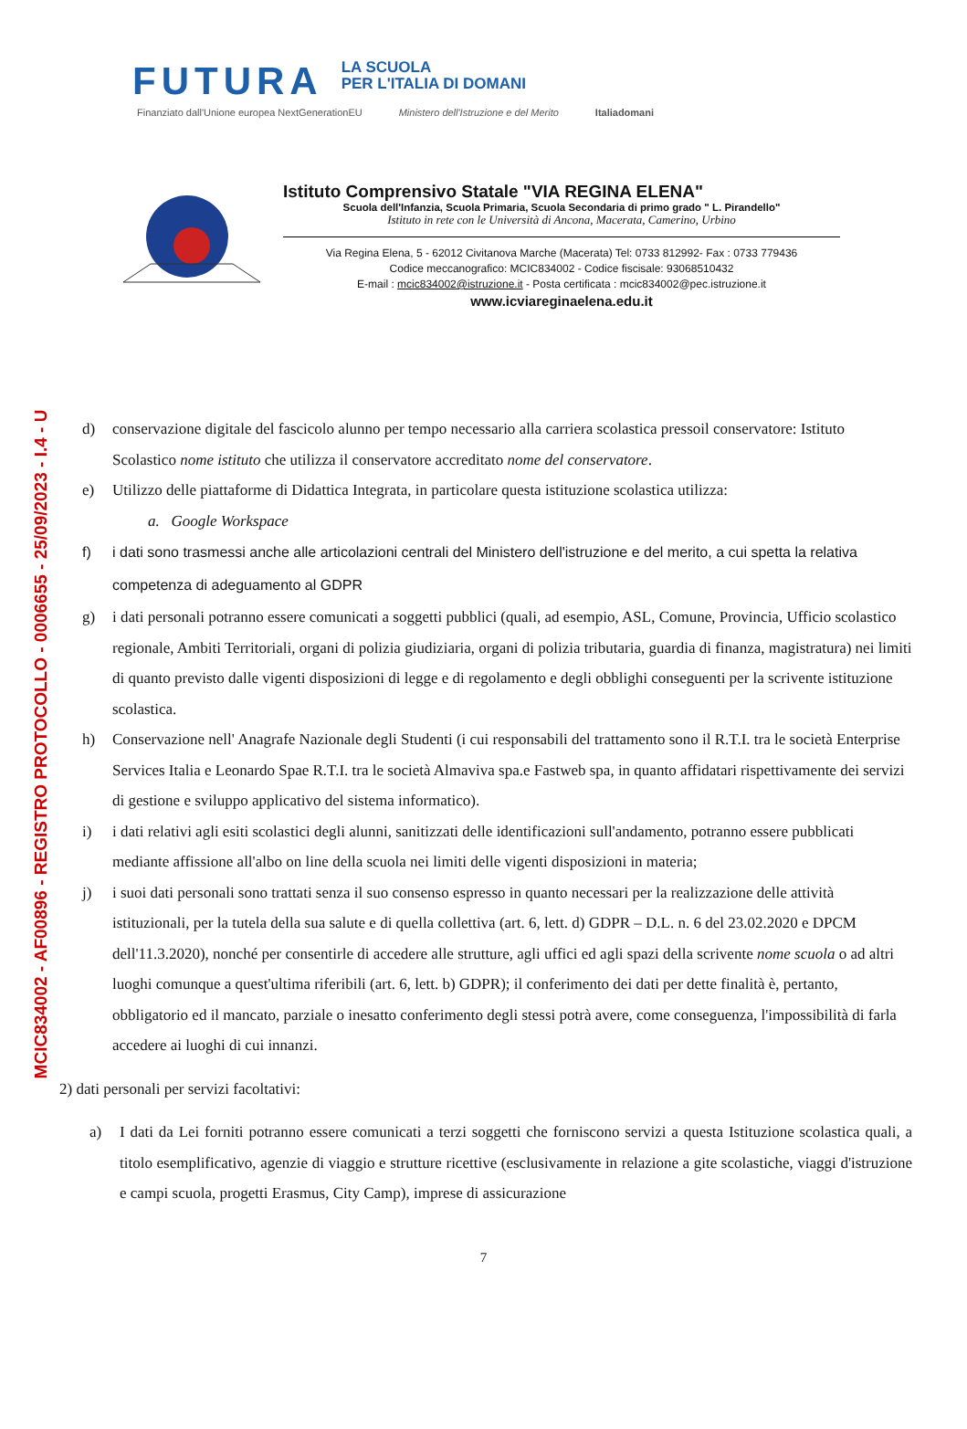MCIC834002 - AF00896 - REGISTRO PROTOCOLLO - 0006655 - 25/09/2023 - I.4 - U
FUTURA
LA SCUOLA
PER L'ITALIA DI DOMANI
Finanziato dall'Unione europea NextGenerationEU Ministero dell'Istruzione e del Merito Italiadomani
Istituto Comprensivo Statale "VIA REGINA ELENA"
Scuola dell'Infanzia, Scuola Primaria, Scuola Secondaria di primo grado " L. Pirandello"
Istituto in rete con le Università di Ancona, Macerata, Camerino, Urbino
Via Regina Elena, 5 - 62012 Civitanova Marche (Macerata) Tel: 0733 812992- Fax : 0733 779436
Codice meccanografico: MCIC834002 - Codice fiscisale: 93068510432
E-mail : mcic834002@istruzione.it - Posta certificata : mcic834002@pec.istruzione.it
www.icviareginaelena.edu.it
d) conservazione digitale del fascicolo alunno per tempo necessario alla carriera scolastica pressoil conservatore: Istituto Scolastico nome istituto che utilizza il conservatore accreditato nome del conservatore.
e) Utilizzo delle piattaforme di Didattica Integrata, in particolare questa istituzione scolastica utilizza:
a. Google Workspace
f) i dati sono trasmessi anche alle articolazioni centrali del Ministero dell'istruzione e del merito, a cui spetta la relativa competenza di adeguamento al GDPR
g) i dati personali potranno essere comunicati a soggetti pubblici (quali, ad esempio, ASL, Comune, Provincia, Ufficio scolastico regionale, Ambiti Territoriali, organi di polizia giudiziaria, organi di polizia tributaria, guardia di finanza, magistratura) nei limiti di quanto previsto dalle vigenti disposizioni di legge e di regolamento e degli obblighi conseguenti per la scrivente istituzione scolastica.
h) Conservazione nell' Anagrafe Nazionale degli Studenti (i cui responsabili del trattamento sono il R.T.I. tra le società Enterprise Services Italia e Leonardo Spae R.T.I. tra le società Almaviva spa.e Fastweb spa, in quanto affidatari rispettivamente dei servizi di gestione e sviluppo applicativo del sistema informatico).
i) i dati relativi agli esiti scolastici degli alunni, sanitizzati delle identificazioni sull'andamento, potranno essere pubblicati mediante affissione all'albo on line della scuola nei limiti delle vigenti disposizioni in materia;
j) i suoi dati personali sono trattati senza il suo consenso espresso in quanto necessari per la realizzazione delle attività istituzionali, per la tutela della sua salute e di quella collettiva (art. 6, lett. d) GDPR – D.L. n. 6 del 23.02.2020 e DPCM dell'11.3.2020), nonché per consentirle di accedere alle strutture, agli uffici ed agli spazi della scrivente nome scuola o ad altri luoghi comunque a quest'ultima riferibili (art. 6, lett. b) GDPR); il conferimento dei dati per dette finalità è, pertanto, obbligatorio ed il mancato, parziale o inesatto conferimento degli stessi potrà avere, come conseguenza, l'impossibilità di farla accedere ai luoghi di cui innanzi.
2) dati personali per servizi facoltativi:
a) I dati da Lei forniti potranno essere comunicati a terzi soggetti che forniscono servizi a questa Istituzione scolastica quali, a titolo esemplificativo, agenzie di viaggio e strutture ricettive (esclusivamente in relazione a gite scolastiche, viaggi d'istruzione e campi scuola, progetti Erasmus, City Camp), imprese di assicurazione
7